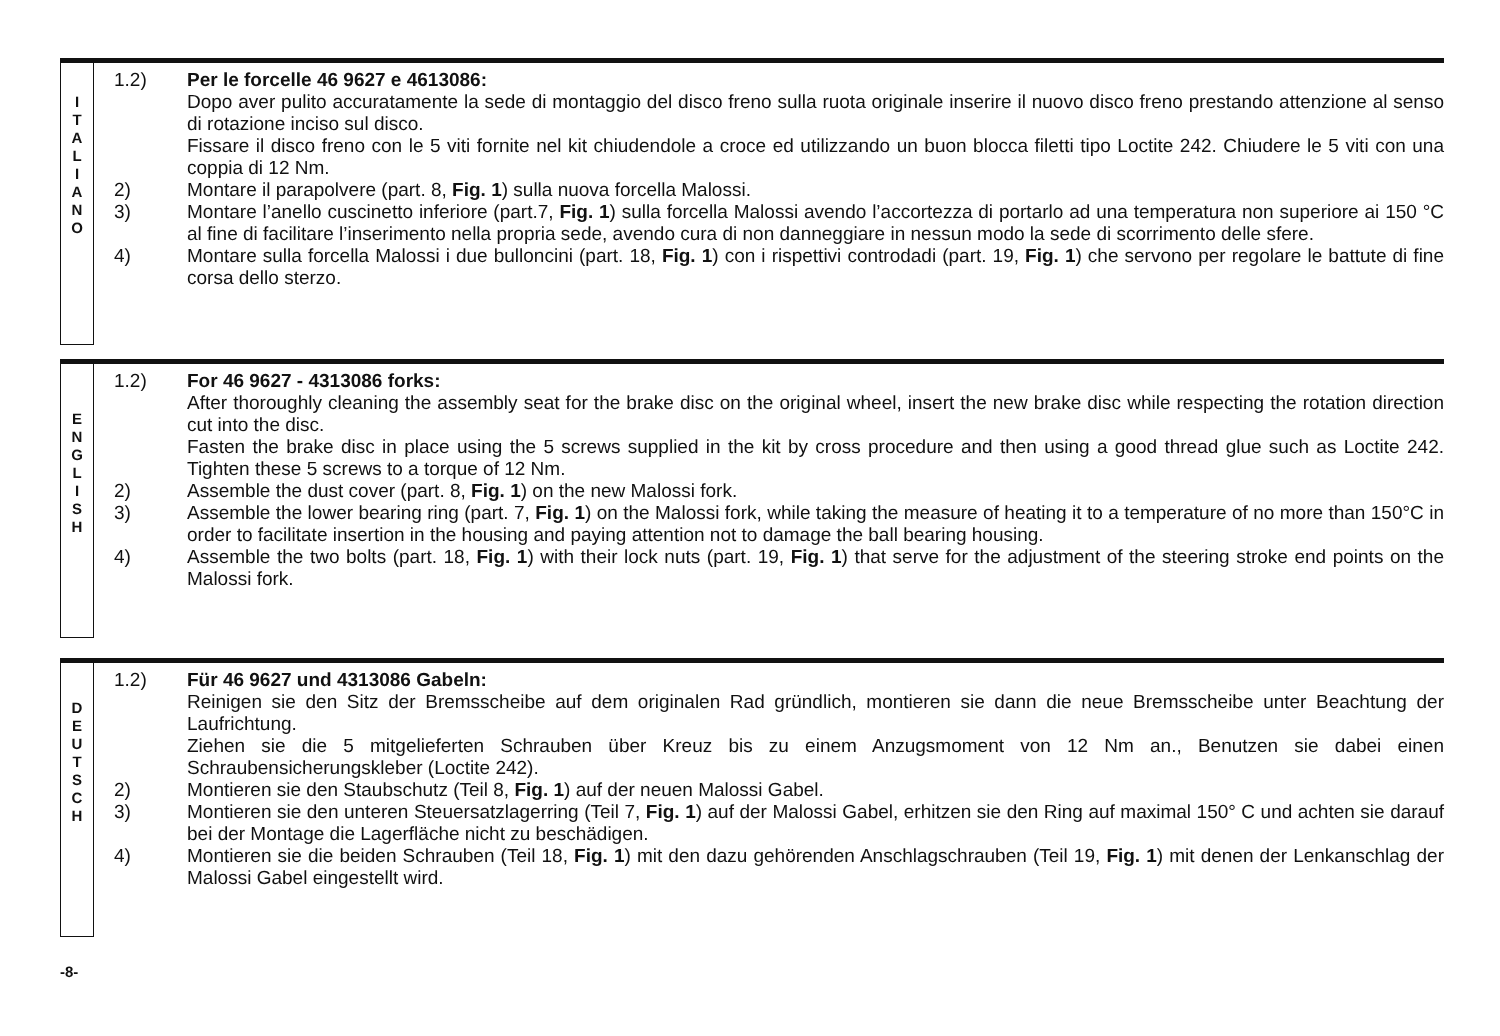I
T
A
L
I
A
N
O
1.2) Per le forcelle 46 9627 e 4613086:
Dopo aver pulito accuratamente la sede di montaggio del disco freno sulla ruota originale inserire il nuovo disco freno prestando attenzione al senso di rotazione inciso sul disco.
Fissare il disco freno con le 5 viti fornite nel kit chiudendole a croce ed utilizzando un buon blocca filetti tipo Loctite 242. Chiudere le 5 viti con una coppia di 12 Nm.
2) Montare il parapolvere (part. 8, Fig. 1) sulla nuova forcella Malossi.
3) Montare l’anello cuscinetto inferiore (part.7, Fig. 1) sulla forcella Malossi avendo l’accortezza di portarlo ad una temperatura non superiore ai 150 °C al fine di facilitare l’inserimento nella propria sede, avendo cura di non danneggiare in nessun modo la sede di scorrimento delle sfere.
4) Montare sulla forcella Malossi i due bulloncini (part. 18, Fig. 1) con i rispettivi controdadi (part. 19, Fig. 1) che servono per regolare le battute di fine corsa dello sterzo.
E
N
G
L
I
S
H
1.2) For 46 9627 - 4313086 forks:
After thoroughly cleaning the assembly seat for the brake disc on the original wheel, insert the new brake disc while respecting the rotation direction cut into the disc.
Fasten the brake disc in place using the 5 screws supplied in the kit by cross procedure and then using a good thread glue such as Loctite 242. Tighten these 5 screws to a torque of 12 Nm.
2) Assemble the dust cover (part. 8, Fig. 1) on the new Malossi fork.
3) Assemble the lower bearing ring (part. 7, Fig. 1) on the Malossi fork, while taking the measure of heating it to a temperature of no more than 150°C in order to facilitate insertion in the housing and paying attention not to damage the ball bearing housing.
4) Assemble the two bolts (part. 18, Fig. 1) with their lock nuts (part. 19, Fig. 1) that serve for the adjustment of the steering stroke end points on the Malossi fork.
D
E
U
T
S
C
H
1.2) Für 46 9627 und 4313086 Gabeln:
Reinigen sie den Sitz der Bremsscheibe auf dem originalen Rad gründlich, montieren sie dann die neue Bremsscheibe unter Beachtung der Laufrichtung.
Ziehen sie die 5 mitgelieferten Schrauben über Kreuz bis zu einem Anzugsmoment von 12 Nm an., Benutzen sie dabei einen Schraubensicherungskleber (Loctite 242).
2) Montieren sie den Staubschutz (Teil 8, Fig. 1) auf der neuen Malossi Gabel.
3) Montieren sie den unteren Steuersatzlagerring (Teil 7, Fig. 1) auf der Malossi Gabel, erhitzen sie den Ring auf maximal 150° C und achten sie darauf bei der Montage die Lagerfläche nicht zu beschädigen.
4) Montieren sie die beiden Schrauben (Teil 18, Fig. 1) mit den dazu gehörenden Anschlagschrauben (Teil 19, Fig. 1) mit denen der Lenkanschlag der Malossi Gabel eingestellt wird.
-8-